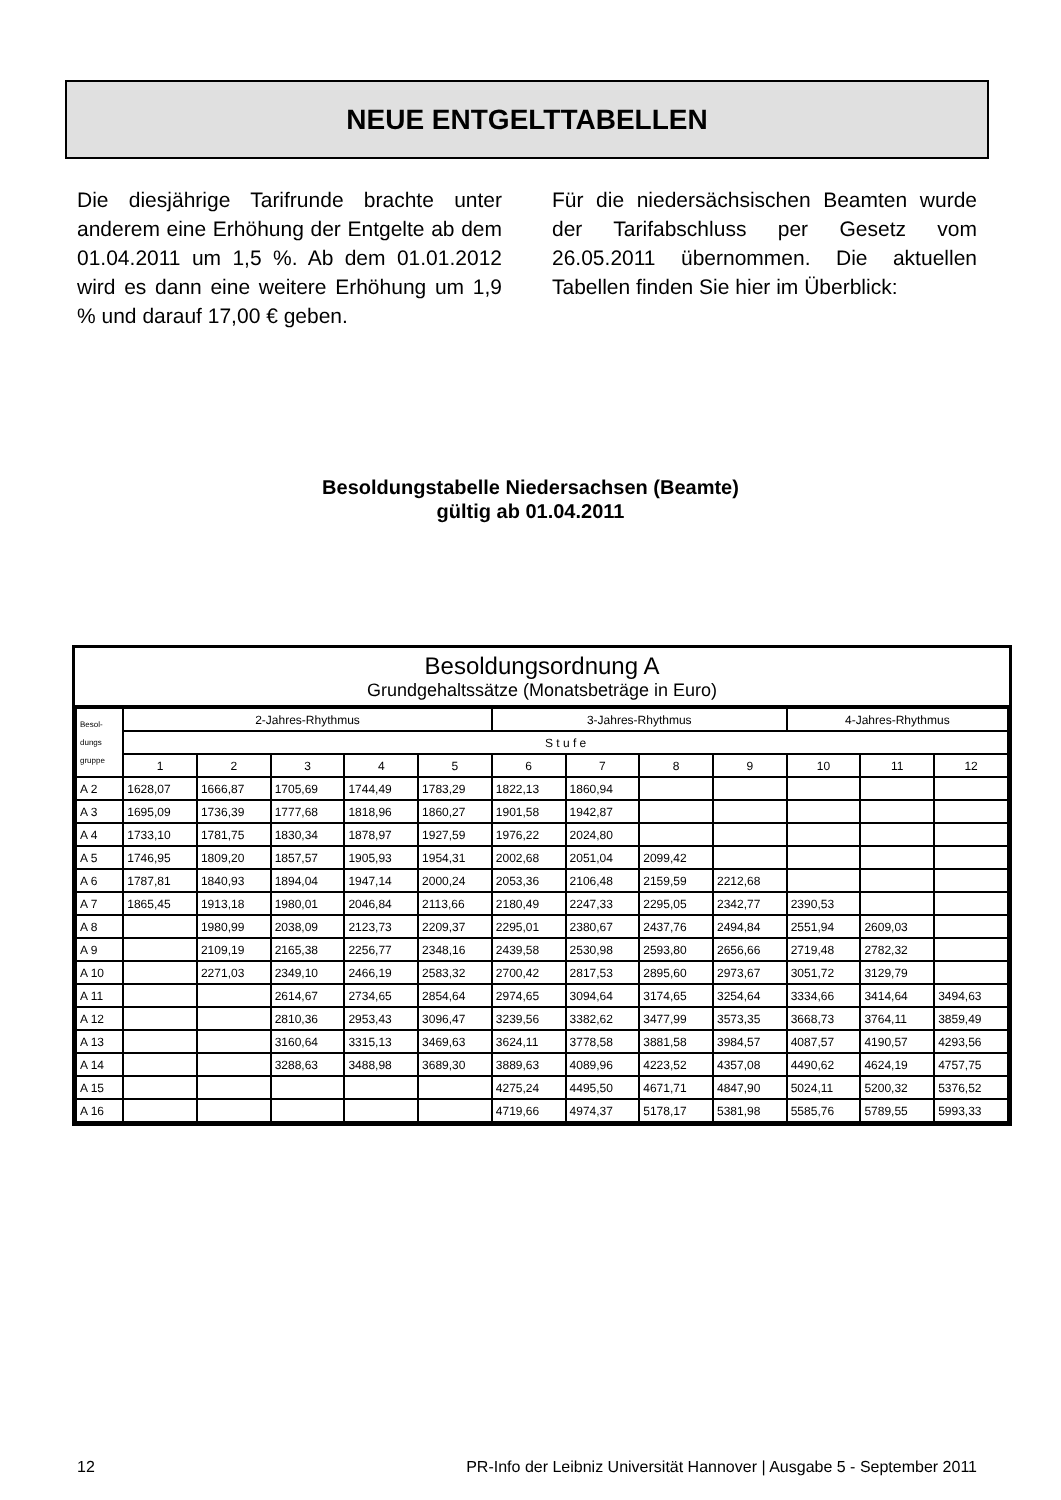NEUE ENTGELTTABELLEN
Die diesjährige Tarifrunde brachte unter anderem eine Erhöhung der Entgelte ab dem 01.04.2011 um 1,5 %. Ab dem 01.01.2012 wird es dann eine weitere Erhöhung um 1,9 % und darauf 17,00 € geben.
Für die niedersächsischen Beamten wurde der Tarifabschluss per Gesetz vom 26.05.2011 übernommen. Die aktuellen Tabellen finden Sie hier im Überblick:
Besoldungstabelle Niedersachsen (Beamte)
gültig ab 01.04.2011
Besoldungsordnung A
Grundgehaltssätze (Monatsbeträge in Euro)
| Besol- dungs gruppe | 2-Jahres-Rhythmus | | | | | 3-Jahres-Rhythmus | | | | 4-Jahres-Rhythmus | | |
| --- | --- | --- | --- | --- | --- | --- | --- | --- | --- | --- | --- | --- |
| | S t u f e | | | | | | | | | | | |
| | 1 | 2 | 3 | 4 | 5 | 6 | 7 | 8 | 9 | 10 | 11 | 12 |
| A 2 | 1628,07 | 1666,87 | 1705,69 | 1744,49 | 1783,29 | 1822,13 | 1860,94 | | | | | |
| A 3 | 1695,09 | 1736,39 | 1777,68 | 1818,96 | 1860,27 | 1901,58 | 1942,87 | | | | | |
| A 4 | 1733,10 | 1781,75 | 1830,34 | 1878,97 | 1927,59 | 1976,22 | 2024,80 | | | | | |
| A 5 | 1746,95 | 1809,20 | 1857,57 | 1905,93 | 1954,31 | 2002,68 | 2051,04 | 2099,42 | | | | |
| A 6 | 1787,81 | 1840,93 | 1894,04 | 1947,14 | 2000,24 | 2053,36 | 2106,48 | 2159,59 | 2212,68 | | | |
| A 7 | 1865,45 | 1913,18 | 1980,01 | 2046,84 | 2113,66 | 2180,49 | 2247,33 | 2295,05 | 2342,77 | 2390,53 | | |
| A 8 | | 1980,99 | 2038,09 | 2123,73 | 2209,37 | 2295,01 | 2380,67 | 2437,76 | 2494,84 | 2551,94 | 2609,03 | |
| A 9 | | 2109,19 | 2165,38 | 2256,77 | 2348,16 | 2439,58 | 2530,98 | 2593,80 | 2656,66 | 2719,48 | 2782,32 | |
| A 10 | | 2271,03 | 2349,10 | 2466,19 | 2583,32 | 2700,42 | 2817,53 | 2895,60 | 2973,67 | 3051,72 | 3129,79 | |
| A 11 | | | 2614,67 | 2734,65 | 2854,64 | 2974,65 | 3094,64 | 3174,65 | 3254,64 | 3334,66 | 3414,64 | 3494,63 |
| A 12 | | | 2810,36 | 2953,43 | 3096,47 | 3239,56 | 3382,62 | 3477,99 | 3573,35 | 3668,73 | 3764,11 | 3859,49 |
| A 13 | | | 3160,64 | 3315,13 | 3469,63 | 3624,11 | 3778,58 | 3881,58 | 3984,57 | 4087,57 | 4190,57 | 4293,56 |
| A 14 | | | 3288,63 | 3488,98 | 3689,30 | 3889,63 | 4089,96 | 4223,52 | 4357,08 | 4490,62 | 4624,19 | 4757,75 |
| A 15 | | | | | | 4275,24 | 4495,50 | 4671,71 | 4847,90 | 5024,11 | 5200,32 | 5376,52 |
| A 16 | | | | | | 4719,66 | 4974,37 | 5178,17 | 5381,98 | 5585,76 | 5789,55 | 5993,33 |
12 PR-Info der Leibniz Universität Hannover | Ausgabe 5 - September 2011